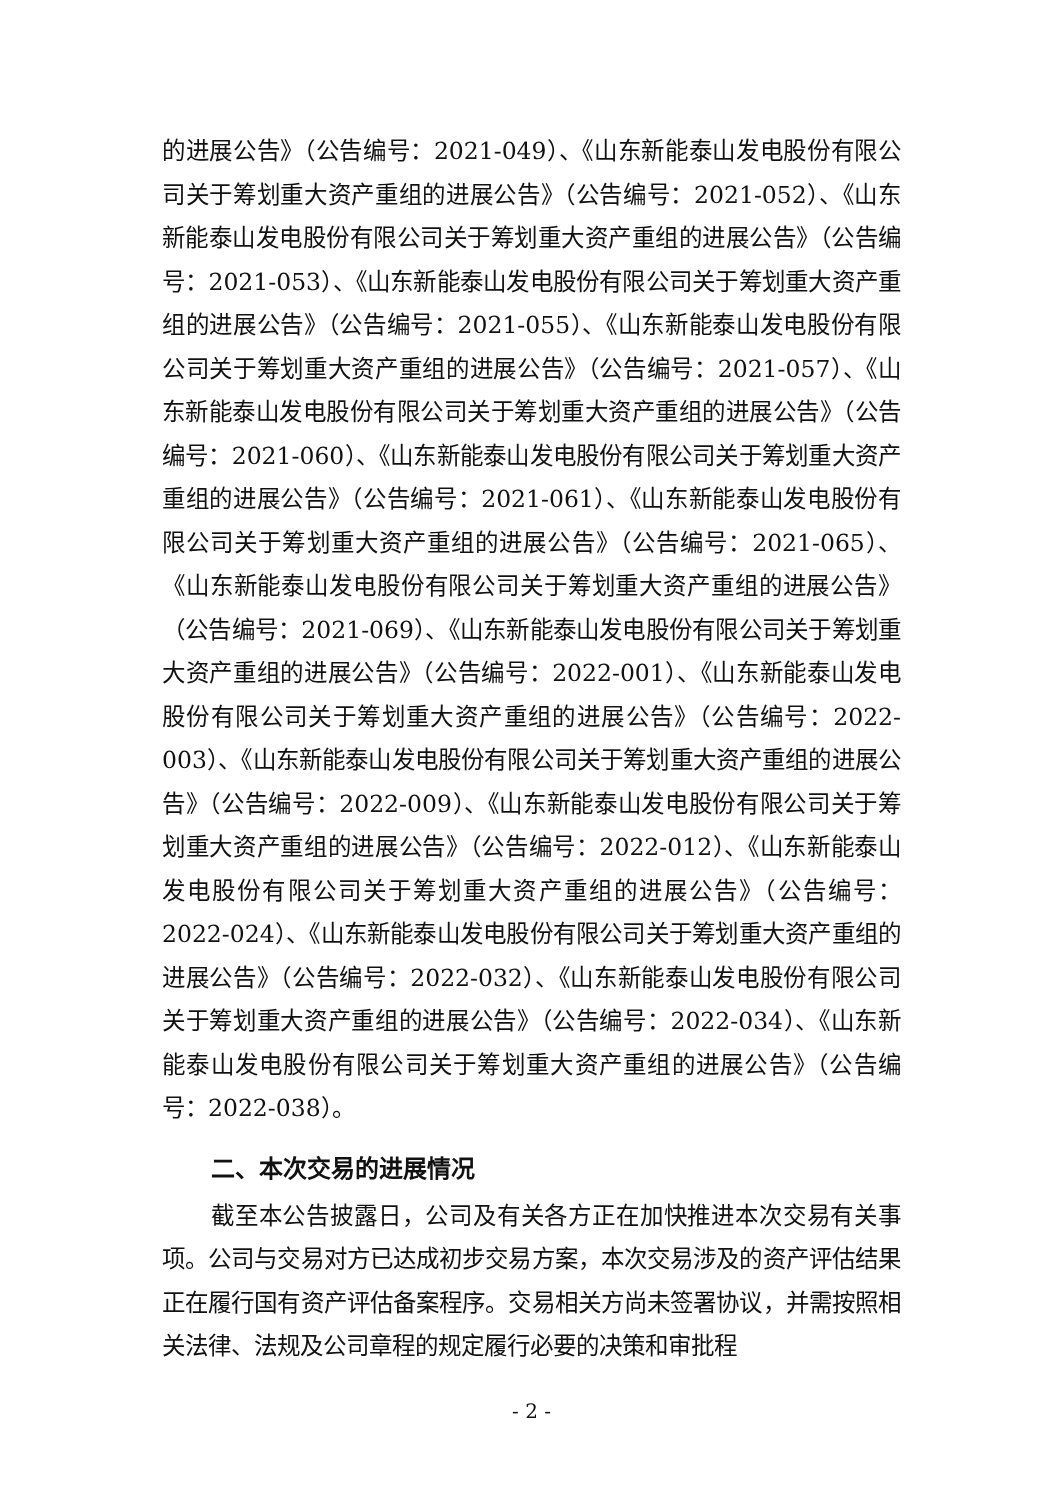的进展公告》（公告编号：2021-049）、《山东新能泰山发电股份有限公司关于筹划重大资产重组的进展公告》（公告编号：2021-052）、《山东新能泰山发电股份有限公司关于筹划重大资产重组的进展公告》（公告编号：2021-053）、《山东新能泰山发电股份有限公司关于筹划重大资产重组的进展公告》（公告编号：2021-055）、《山东新能泰山发电股份有限公司关于筹划重大资产重组的进展公告》（公告编号：2021-057）、《山东新能泰山发电股份有限公司关于筹划重大资产重组的进展公告》（公告编号：2021-060）、《山东新能泰山发电股份有限公司关于筹划重大资产重组的进展公告》（公告编号：2021-061）、《山东新能泰山发电股份有限公司关于筹划重大资产重组的进展公告》（公告编号：2021-065）、《山东新能泰山发电股份有限公司关于筹划重大资产重组的进展公告》（公告编号：2021-069）、《山东新能泰山发电股份有限公司关于筹划重大资产重组的进展公告》（公告编号：2022-001）、《山东新能泰山发电股份有限公司关于筹划重大资产重组的进展公告》（公告编号：2022-003）、《山东新能泰山发电股份有限公司关于筹划重大资产重组的进展公告》（公告编号：2022-009）、《山东新能泰山发电股份有限公司关于筹划重大资产重组的进展公告》（公告编号：2022-012）、《山东新能泰山发电股份有限公司关于筹划重大资产重组的进展公告》（公告编号：2022-024）、《山东新能泰山发电股份有限公司关于筹划重大资产重组的进展公告》（公告编号：2022-032）、《山东新能泰山发电股份有限公司关于筹划重大资产重组的进展公告》（公告编号：2022-034）、《山东新能泰山发电股份有限公司关于筹划重大资产重组的进展公告》（公告编号：2022-038）。
二、本次交易的进展情况
截至本公告披露日，公司及有关各方正在加快推进本次交易有关事项。公司与交易对方已达成初步交易方案，本次交易涉及的资产评估结果正在履行国有资产评估备案程序。交易相关方尚未签署协议，并需按照相关法律、法规及公司章程的规定履行必要的决策和审批程
- 2 -